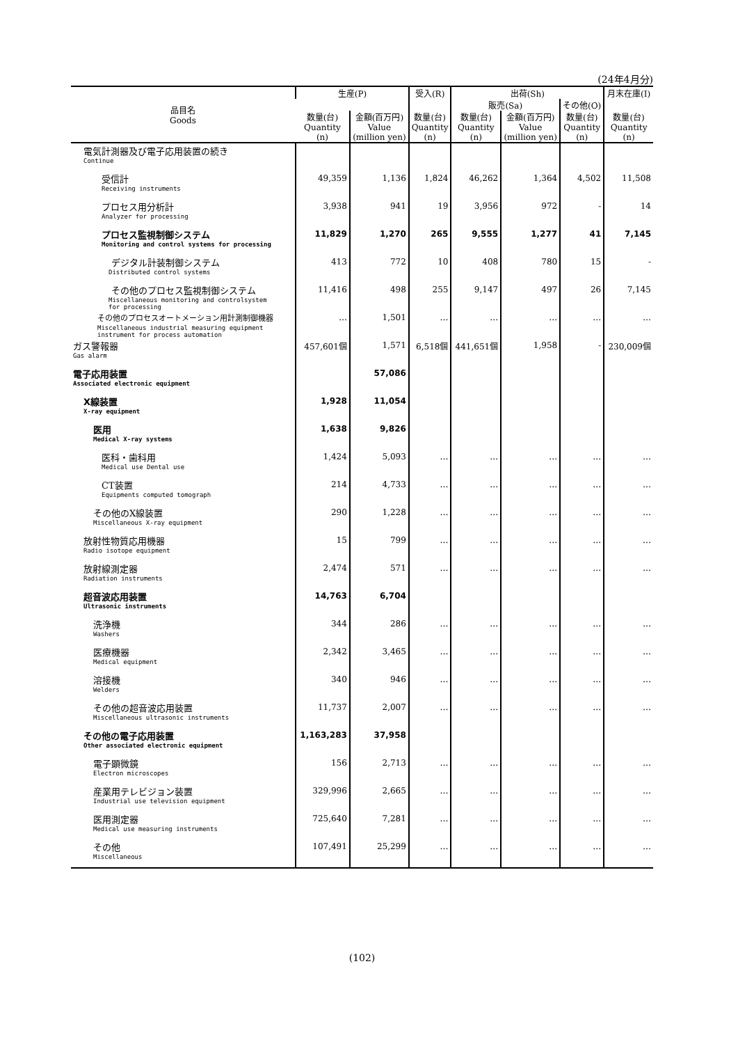(24年4月分)
| 品目名 Goods | 生産(P) | | 受入(R) | 出荷(Sh) | | | 月末在庫(I) |
| --- | --- | --- | --- | --- | --- | --- | --- |
| | | | | 販売(Sa) | | その他(O) | |
| | 数量(台) Quantity (n) | 金額(百万円) Value (million yen) | 数量(台) Quantity (n) | 数量(台) Quantity (n) | 金額(百万円) Value (million yen) | 数量(台) Quantity (n) | 数量(台) Quantity (n) |
| 電気計測器及び電子応用装置の続き | | | | | | | |
| Continue | | | | | | | |
| 受信計 | 49,359 | 1,136 | 1,824 | 46,262 | 1,364 | 4,502 | 11,508 |
| Receiving instruments | | | | | | | |
| プロセス用分析計 | 3,938 | 941 | 19 | 3,956 | 972 | - | 14 |
| Analyzer for processing | | | | | | | |
| プロセス監視制御システム | 11,829 | 1,270 | 265 | 9,555 | 1,277 | 41 | 7,145 |
| Monitoring and control systems for processing | | | | | | | |
| デジタル計装制御システム | 413 | 772 | 10 | 408 | 780 | 15 | - |
| Distributed control systems | | | | | | | |
| その他のプロセス監視制御システム | 11,416 | 498 | 255 | 9,147 | 497 | 26 | 7,145 |
| Miscellaneous monitoring and controlsystem for processing | | | | | | | |
| その他のプロセスオートメーション用計測制御機器 | … | 1,501 | … | … | … | … | … |
| Miscellaneous industrial measuring equipment instrument for process automation | | | | | | | |
| ガス警報器 | 457,601個 | 1,571 | 6,518個 | 441,651個 | 1,958 | - | 230,009個 |
| Gas alarm | | | | | | | |
| 電子応用装置 | | 57,086 | | | | | |
| Associated electronic equipment | | | | | | | |
| X線装置 | 1,928 | 11,054 | | | | | |
| X-ray equipment | | | | | | | |
| 医用 | 1,638 | 9,826 | | | | | |
| Medical X-ray systems | | | | | | | |
| 医科・歯科用 | 1,424 | 5,093 | … | … | … | … | … |
| Medical use Dental use | | | | | | | |
| CT装置 | 214 | 4,733 | … | … | … | … | … |
| Equipments computed tomograph | | | | | | | |
| その他のX線装置 | 290 | 1,228 | … | … | … | … | … |
| Miscellaneous X-ray equipment | | | | | | | |
| 放射性物質応用機器 | 15 | 799 | … | … | … | … | … |
| Radio isotope equipment | | | | | | | |
| 放射線測定器 | 2,474 | 571 | … | … | … | … | … |
| Radiation instruments | | | | | | | |
| 超音波応用装置 | 14,763 | 6,704 | | | | | |
| Ultrasonic instruments | | | | | | | |
| 洗浄機 | 344 | 286 | … | … | … | … | … |
| Washers | | | | | | | |
| 医療機器 | 2,342 | 3,465 | … | … | … | … | … |
| Medical equipment | | | | | | | |
| 溶接機 | 340 | 946 | … | … | … | … | … |
| Welders | | | | | | | |
| その他の超音波応用装置 | 11,737 | 2,007 | … | … | … | … | … |
| Miscellaneous ultrasonic instruments | | | | | | | |
| その他の電子応用装置 | 1,163,283 | 37,958 | | | | | |
| Other associated electronic equipment | | | | | | | |
| 電子顕微鏡 | 156 | 2,713 | … | … | … | … | … |
| Electron microscopes | | | | | | | |
| 産業用テレビジョン装置 | 329,996 | 2,665 | … | … | … | … | … |
| Industrial use television equipment | | | | | | | |
| 医用測定器 | 725,640 | 7,281 | … | … | … | … | … |
| Medical use measuring instruments | | | | | | | |
| その他 | 107,491 | 25,299 | … | … | … | … | … |
| Miscellaneous | | | | | | | |
(102)